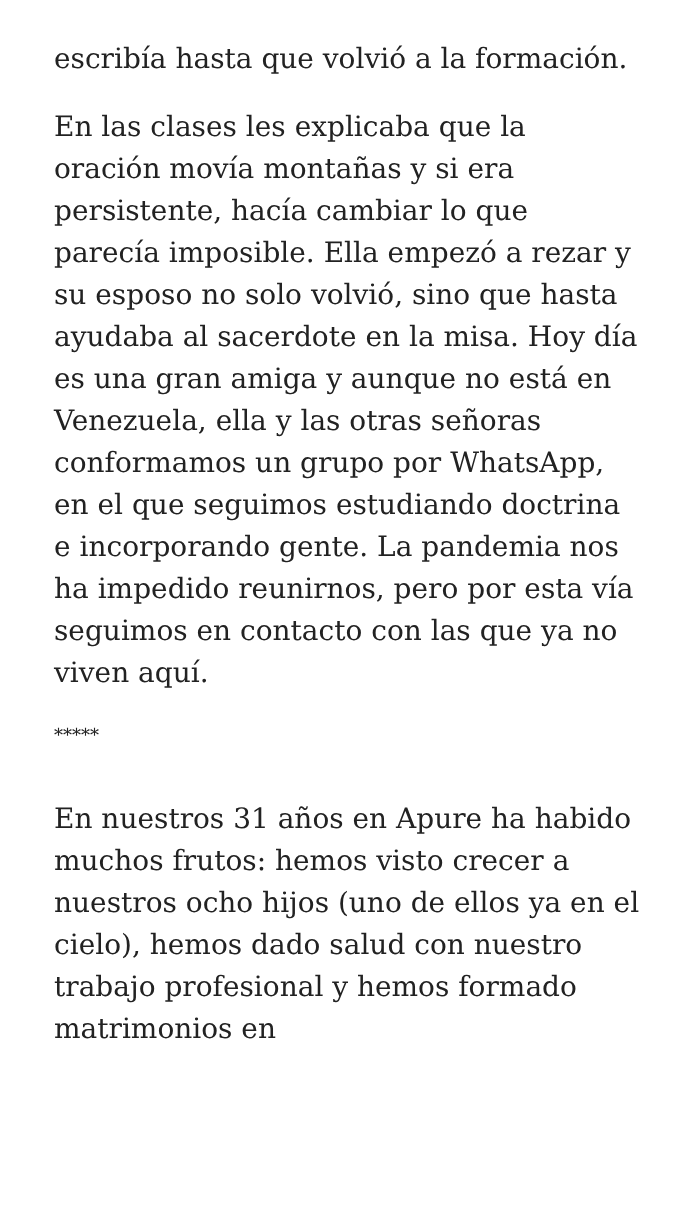escribía hasta que volvió a la formación.
En las clases les explicaba que la oración movía montañas y si era persistente, hacía cambiar lo que parecía imposible. Ella empezó a rezar y su esposo no solo volvió, sino que hasta ayudaba al sacerdote en la misa. Hoy día es una gran amiga y aunque no está en Venezuela, ella y las otras señoras conformamos un grupo por WhatsApp, en el que seguimos estudiando doctrina e incorporando gente. La pandemia nos ha impedido reunirnos, pero por esta vía seguimos en contacto con las que ya no viven aquí.
*****
En nuestros 31 años en Apure ha habido muchos frutos: hemos visto crecer a nuestros ocho hijos (uno de ellos ya en el cielo), hemos dado salud con nuestro trabajo profesional y hemos formado matrimonios en